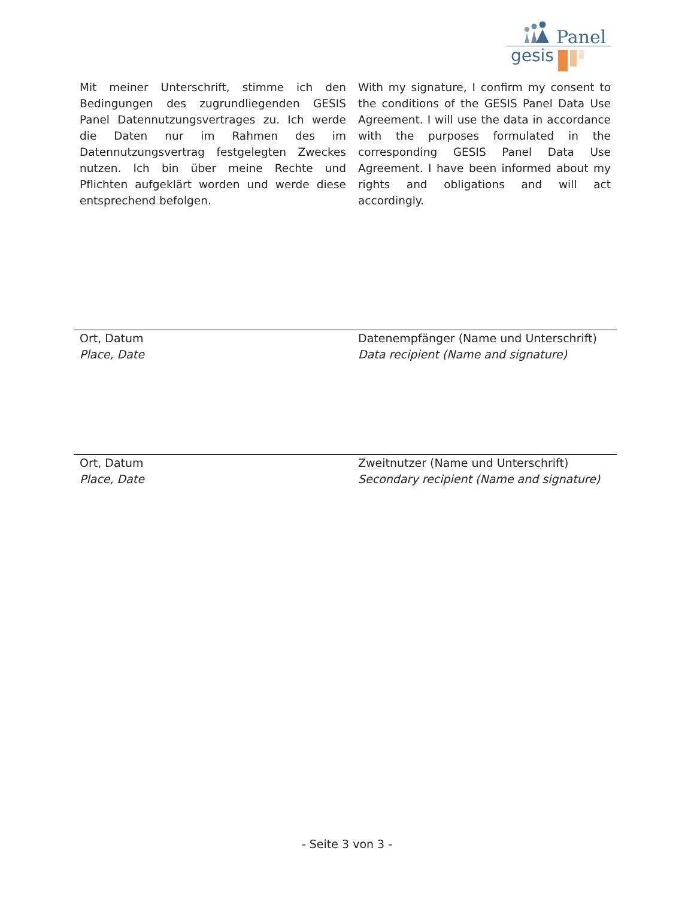Panel
gesis
Mit meiner Unterschrift, stimme ich den Bedingungen des zugrundliegenden GESIS Panel Datennutzungsvertrages zu. Ich werde die Daten nur im Rahmen des im Datennutzungsvertrag festgelegten Zweckes nutzen. Ich bin über meine Rechte und Pflichten aufgeklärt worden und werde diese entsprechend befolgen.
With my signature, I confirm my consent to the conditions of the GESIS Panel Data Use Agreement. I will use the data in accordance with the purposes formulated in the corresponding GESIS Panel Data Use Agreement. I have been informed about my rights and obligations and will act accordingly.
Ort, Datum
Place, Date
Datenempfänger (Name und Unterschrift)
Data recipient (Name and signature)
Ort, Datum
Place, Date
Zweitnutzer (Name und Unterschrift)
Secondary recipient (Name and signature)
- Seite 3 von 3 -